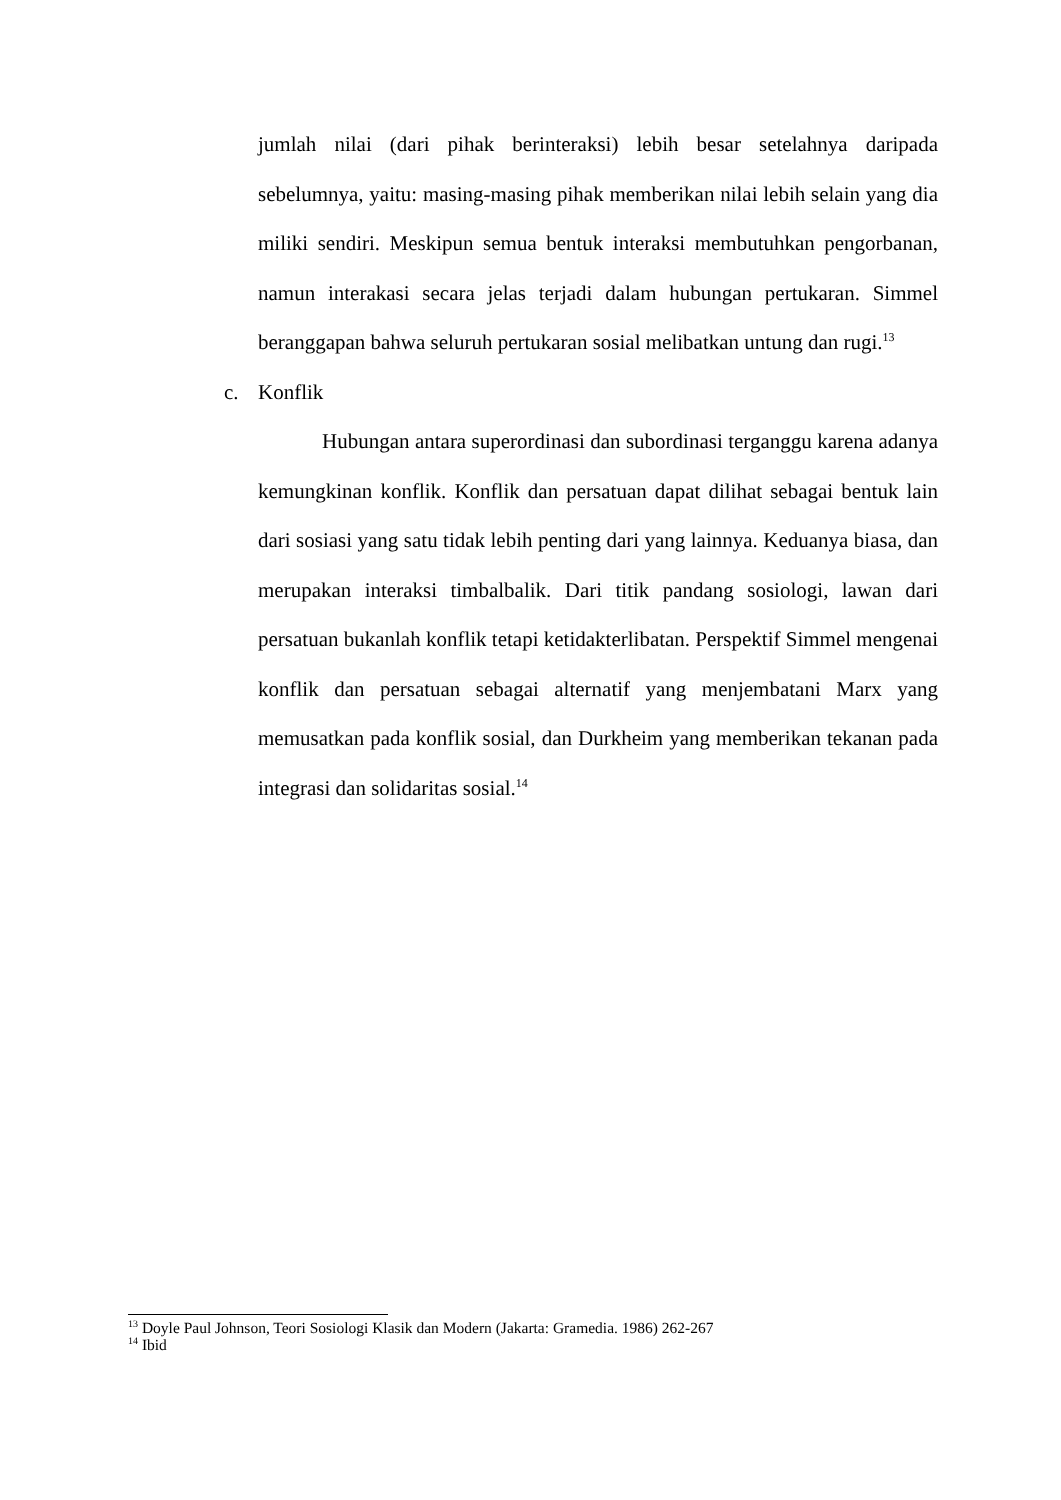jumlah nilai (dari pihak berinteraksi) lebih besar setelahnya daripada sebelumnya, yaitu: masing-masing pihak memberikan nilai lebih selain yang dia miliki sendiri. Meskipun semua bentuk interaksi membutuhkan pengorbanan, namun interakasi secara jelas terjadi dalam hubungan pertukaran. Simmel beranggapan bahwa seluruh pertukaran sosial melibatkan untung dan rugi.<sup>13</sup>
c. Konflik
Hubungan antara superordinasi dan subordinasi terganggu karena adanya kemungkinan konflik. Konflik dan persatuan dapat dilihat sebagai bentuk lain dari sosiasi yang satu tidak lebih penting dari yang lainnya. Keduanya biasa, dan merupakan interaksi timbalbalik. Dari titik pandang sosiologi, lawan dari persatuan bukanlah konflik tetapi ketidakterlibatan. Perspektif Simmel mengenai konflik dan persatuan sebagai alternatif yang menjembatani Marx yang memusatkan pada konflik sosial, dan Durkheim yang memberikan tekanan pada integrasi dan solidaritas sosial.<sup>14</sup>
<sup>13</sup> Doyle Paul Johnson, Teori Sosiologi Klasik dan Modern (Jakarta: Gramedia. 1986) 262-267
<sup>14</sup> Ibid